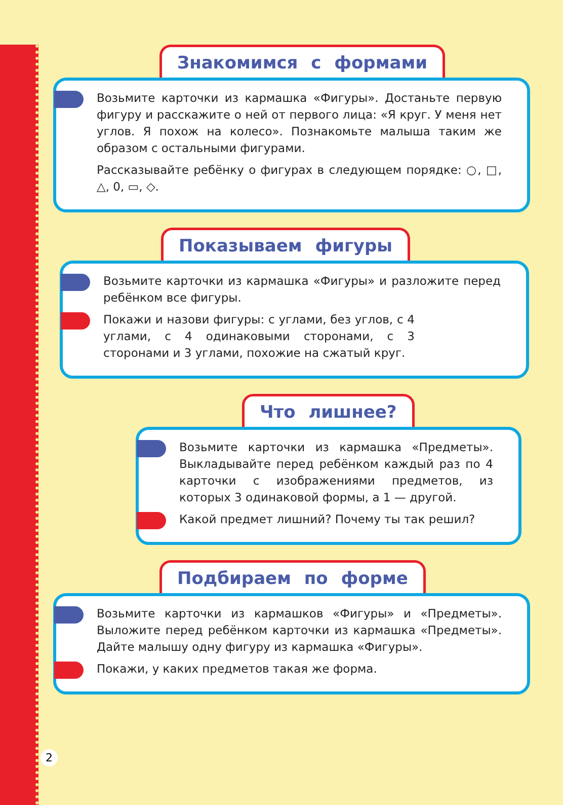Знакомимся с формами
Возьмите карточки из кармашка «Фигуры». Достаньте первую фигуру и расскажите о ней от первого лица: «Я круг. У меня нет углов. Я похож на колесо». Познакомьте малыша таким же образом с остальными фигурами.
Рассказывайте ребёнку о фигурах в следующем порядке: ○, □, △, 0, ▭, ◇.
Показываем фигуры
Возьмите карточки из кармашка «Фигуры» и разложите перед ребёнком все фигуры.
Покажи и назови фигуры: с углами, без углов, с 4 углами, с 4 одинаковыми сторонами, с 3 сторонами и 3 углами, похожие на сжатый круг.
Что лишнее?
Возьмите карточки из кармашка «Предметы». Выкладывайте перед ребёнком каждый раз по 4 карточки с изображениями предметов, из которых 3 одинаковой формы, а 1 — другой.
Какой предмет лишний? Почему ты так решил?
Подбираем по форме
Возьмите карточки из кармашков «Фигуры» и «Предметы». Выложите перед ребёнком карточки из кармашка «Предметы». Дайте малышу одну фигуру из кармашка «Фигуры».
Покажи, у каких предметов такая же форма.
2